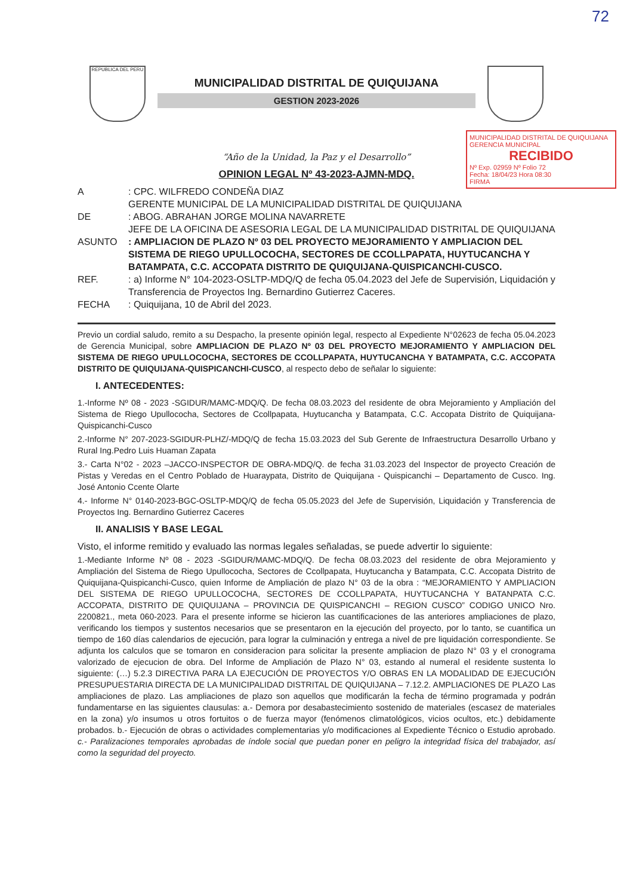72
REPUBLICA DEL PERU
MUNICIPALIDAD DISTRITAL DE QUIQUIJANA
GESTION 2023-2026
MUNICIPALIDAD DISTRITAL DE QUIQUIJANA
GERENCIA MUNICIPAL
RECIBIDO
Nº Exp. 02959 Nº Folio 72
Fecha: 18/04/23 Hora 08:30
FIRMA
“Año de la Unidad, la Paz y el Desarrollo”
OPINION LEGAL Nº 43-2023-AJMN-MDQ.
A : CPC. WILFREDO CONDEÑA DIAZ
GERENTE MUNICIPAL DE LA MUNICIPALIDAD DISTRITAL DE QUIQUIJANA
DE : ABOG. ABRAHAN JORGE MOLINA NAVARRETE
JEFE DE LA OFICINA DE ASESORIA LEGAL DE LA MUNICIPALIDAD DISTRITAL DE QUIQUIJANA
ASUNTO : AMPLIACION DE PLAZO Nº 03 DEL PROYECTO MEJORAMIENTO Y AMPLIACION DEL SISTEMA DE RIEGO UPULLOCOCHA, SECTORES DE CCOLLPAPATA, HUYTUCANCHA Y BATAMPATA, C.C. ACCOPATA DISTRITO DE QUIQUIJANA-QUISPICANCHI-CUSCO.
REF. : a) Informe N° 104-2023-OSLTP-MDQ/Q de fecha 05.04.2023 del Jefe de Supervisión, Liquidación y Transferencia de Proyectos Ing. Bernardino Gutierrez Caceres.
FECHA : Quiquijana, 10 de Abril del 2023.
Previo un cordial saludo, remito a su Despacho, la presente opinión legal, respecto al Expediente N°02623 de fecha 05.04.2023 de Gerencia Municipal, sobre AMPLIACION DE PLAZO Nº 03 DEL PROYECTO MEJORAMIENTO Y AMPLIACION DEL SISTEMA DE RIEGO UPULLOCOCHA, SECTORES DE CCOLLPAPATA, HUYTUCANCHA Y BATAMPATA, C.C. ACCOPATA DISTRITO DE QUIQUIJANA-QUISPICANCHI-CUSCO, al respecto debo de señalar lo siguiente:
I. ANTECEDENTES:
1.-Informe Nº 08 - 2023 -SGIDUR/MAMC-MDQ/Q. De fecha 08.03.2023 del residente de obra Mejoramiento y Ampliación del Sistema de Riego Upullococha, Sectores de Ccollpapata, Huytucancha y Batampata, C.C. Accopata Distrito de Quiquijana-Quispicanchi-Cusco
2.-Informe N° 207-2023-SGIDUR-PLHZ/-MDQ/Q de fecha 15.03.2023 del Sub Gerente de Infraestructura Desarrollo Urbano y Rural Ing.Pedro Luis Huaman Zapata
3.- Carta N°02 - 2023 –JACCO-INSPECTOR DE OBRA-MDQ/Q. de fecha 31.03.2023 del Inspector de proyecto Creación de Pistas y Veredas en el Centro Poblado de Huaraypata, Distrito de Quiquijana - Quispicanchi – Departamento de Cusco. Ing. José Antonio Ccente Olarte
4.- Informe N° 0140-2023-BGC-OSLTP-MDQ/Q de fecha 05.05.2023 del Jefe de Supervisión, Liquidación y Transferencia de Proyectos Ing. Bernardino Gutierrez Caceres
II. ANALISIS Y BASE LEGAL
Visto, el informe remitido y evaluado las normas legales señaladas, se puede advertir lo siguiente:
1.-Mediante Informe Nº 08 - 2023 -SGIDUR/MAMC-MDQ/Q. De fecha 08.03.2023 del residente de obra Mejoramiento y Ampliación del Sistema de Riego Upullococha, Sectores de Ccollpapata, Huytucancha y Batampata, C.C. Accopata Distrito de Quiquijana-Quispicanchi-Cusco, quien Informe de Ampliación de plazo N° 03 de la obra : “MEJORAMIENTO Y AMPLIACION DEL SISTEMA DE RIEGO UPULLOCOCHA, SECTORES DE CCOLLPAPATA, HUYTUCANCHA Y BATANPATA C.C. ACCOPATA, DISTRITO DE QUIQUIJANA – PROVINCIA DE QUISPICANCHI – REGION CUSCO” CODIGO UNICO Nro. 2200821., meta 060-2023. Para el presente informe se hicieron las cuantificaciones de las anteriores ampliaciones de plazo, verificando los tiempos y sustentos necesarios que se presentaron en la ejecución del proyecto, por lo tanto, se cuantifica un tiempo de 160 días calendarios de ejecución, para lograr la culminación y entrega a nivel de pre liquidación correspondiente. Se adjunta los calculos que se tomaron en consideracion para solicitar la presente ampliacion de plazo N° 03 y el cronograma valorizado de ejecucion de obra. Del Informe de Ampliación de Plazo N° 03, estando al numeral el residente sustenta lo siguiente: (…) 5.2.3 DIRECTIVA PARA LA EJECUCIÓN DE PROYECTOS Y/O OBRAS EN LA MODALIDAD DE EJECUCIÓN PRESUPUESTARIA DIRECTA DE LA MUNICIPALIDAD DISTRITAL DE QUIQUIJANA – 7.12.2. AMPLIACIONES DE PLAZO Las ampliaciones de plazo. Las ampliaciones de plazo son aquellos que modificarán la fecha de término programada y podrán fundamentarse en las siguientes clausulas: a.- Demora por desabastecimiento sostenido de materiales (escasez de materiales en la zona) y/o insumos u otros fortuitos o de fuerza mayor (fenómenos climatológicos, vicios ocultos, etc.) debidamente probados. b.- Ejecución de obras o actividades complementarias y/o modificaciones al Expediente Técnico o Estudio aprobado. c.- Paralizaciones temporales aprobadas de índole social que puedan poner en peligro la integridad física del trabajador, así como la seguridad del proyecto.